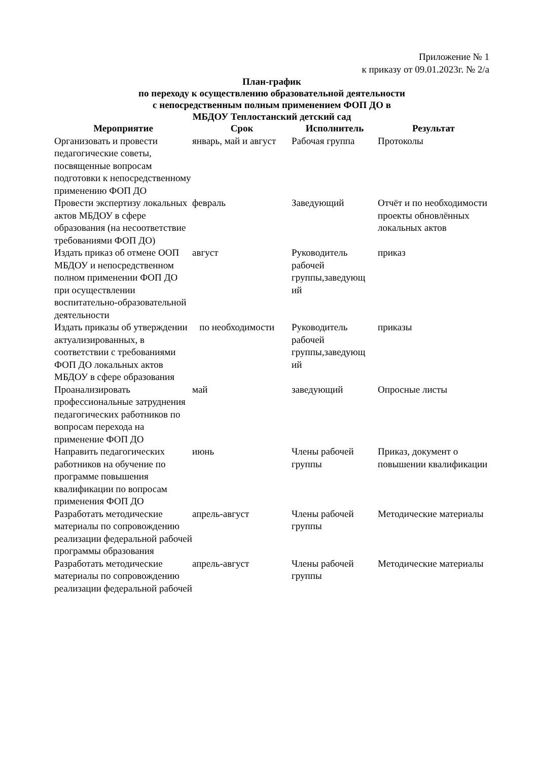Приложение № 1
к приказу от 09.01.2023г. № 2/а
План-график
по переходу к осуществлению образовательной деятельности
с непосредственным полным применением ФОП ДО в
МБДОУ Теплостанский детский сад
| Мероприятие | Срок | Исполнитель | Результат |
| --- | --- | --- | --- |
| Организовать и провести педагогические советы, посвященные вопросам подготовки к непосредственному применению ФОП ДО | январь, май и август | Рабочая группа | Протоколы |
| Провести экспертизу локальных актов МБДОУ в сфере образования (на несоответствие требованиями ФОП ДО) | февраль | Заведующий | Отчёт и по необходимости проекты обновлённых локальных актов |
| Издать приказ об отмене ООП МБДОУ и непосредственном полном применении ФОП ДО при осуществлении воспитательно-образовательной деятельности | август | Руководитель рабочей группы,заведующ ий | приказ |
| Издать приказы об утверждении актуализированных, в соответствии с требованиями ФОП ДО локальных актов МБДОУ в сфере образования | по необходимости | Руководитель рабочей группы,заведующ ий | приказы |
| Проанализировать профессиональные затруднения педагогических работников по вопросам перехода на применение ФОП ДО | май | заведующий | Опросные листы |
| Направить педагогических работников на обучение по программе повышения квалификации по вопросам применения ФОП ДО | июнь | Члены рабочей группы | Приказ, документ о повышении квалификации |
| Разработать методические материалы по сопровождению реализации федеральной рабочей программы образования | апрель-август | Члены рабочей группы | Методические материалы |
| Разработать методические материалы по сопровождению реализации федеральной рабочей | апрель-август | Члены рабочей группы | Методические материалы |